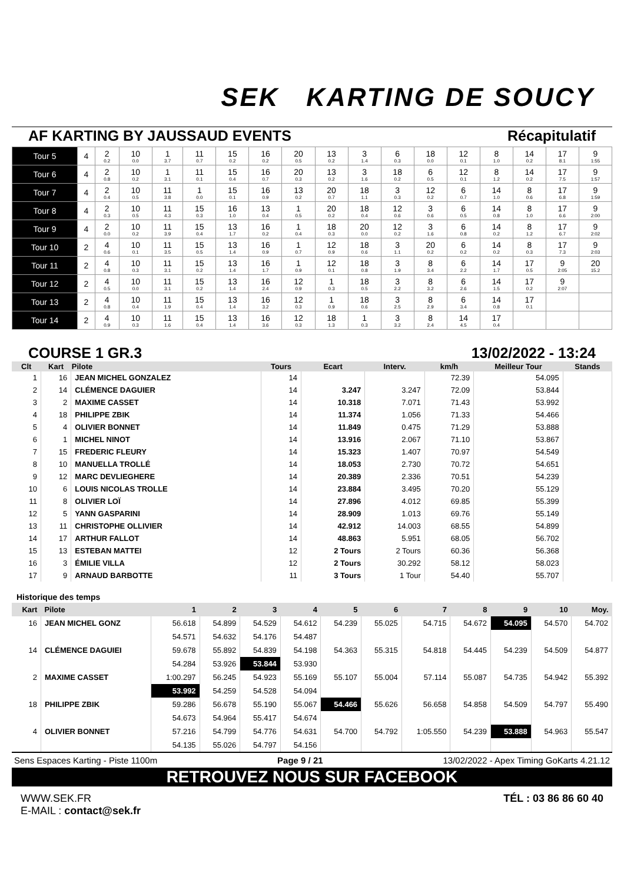SEK KARTING DE SOUCY
AF KARTING BY JAUSSAUD EVENTS Récapitulatif
| Tour 5 | 4 | 2 0.2 | 10 0.0 | 1 3.7 | 11 0.7 | 15 0.2 | 16 0.2 | 20 0.5 | 13 0.2 | 3 1.4 | 6 0.3 | 18 0.0 | 12 0.1 | 8 1.0 | 14 0.2 | 17 8.1 | 9 1:55 |
| Tour 6 | 4 | 2 0.8 | 10 0.2 | 1 3.1 | 11 0.1 | 15 0.4 | 16 0.7 | 20 0.3 | 13 0.2 | 3 1.6 | 18 0.2 | 6 0.5 | 12 0.1 | 8 1.2 | 14 0.2 | 17 7.5 | 9 1:57 |
| Tour 7 | 4 | 2 0.4 | 10 0.5 | 11 3.8 | 1 0.0 | 15 0.1 | 16 0.9 | 13 0.2 | 20 0.7 | 18 1.1 | 3 0.3 | 12 0.2 | 6 0.7 | 14 1.0 | 8 0.6 | 17 6.8 | 9 1:59 |
| Tour 8 | 4 | 2 0.3 | 10 0.5 | 11 4.3 | 15 0.3 | 16 1.0 | 13 0.4 | 1 0.5 | 20 0.2 | 18 0.4 | 12 0.6 | 3 0.6 | 6 0.5 | 14 0.8 | 8 1.0 | 17 6.6 | 9 2:00 |
| Tour 9 | 4 | 2 0.0 | 10 0.2 | 11 3.9 | 15 0.4 | 13 1.7 | 16 0.2 | 1 0.4 | 18 0.3 | 20 0.0 | 12 0.2 | 3 1.6 | 6 0.8 | 14 0.2 | 8 1.2 | 17 6.7 | 9 2:02 |
| Tour 10 | 2 | 4 0.6 | 10 0.1 | 11 3.5 | 15 0.5 | 13 1.4 | 16 0.9 | 1 0.7 | 12 0.9 | 18 0.6 | 3 1.1 | 20 0.2 | 6 0.2 | 14 0.2 | 8 0.3 | 17 7.3 | 9 2:03 |
| Tour 11 | 2 | 4 0.8 | 10 0.3 | 11 3.1 | 15 0.2 | 13 1.4 | 16 1.7 | 1 0.9 | 12 0.1 | 18 0.8 | 3 1.9 | 8 3.4 | 6 2.2 | 14 1.7 | 17 0.5 | 9 2:05 | 20 15.2 |
| Tour 12 | 2 | 4 0.5 | 10 0.0 | 11 3.1 | 15 0.2 | 13 1.4 | 16 2.4 | 12 0.9 | 1 0.3 | 18 0.5 | 3 2.2 | 8 3.2 | 6 2.6 | 14 1.5 | 17 0.2 | 9 2:07 | |
| Tour 13 | 2 | 4 0.8 | 10 0.4 | 11 1.9 | 15 0.4 | 13 1.4 | 16 3.2 | 12 0.3 | 1 0.9 | 18 0.6 | 3 2.5 | 8 2.9 | 6 3.4 | 14 0.8 | 17 0.1 | | |
| Tour 14 | 2 | 4 0.9 | 10 0.3 | 11 1.6 | 15 0.4 | 13 1.4 | 16 3.6 | 12 0.3 | 18 1.3 | 1 0.3 | 3 3.2 | 8 2.4 | 14 4.5 | 17 0.4 | | | |
COURSE 1 GR.3 13/02/2022 - 13:24
| Clt | Kart | Pilote | Tours | Ecart | Interv. | km/h | Meilleur Tour | Stands |
| --- | --- | --- | --- | --- | --- | --- | --- | --- |
| 1 | 16 | JEAN MICHEL GONZALEZ | 14 | | | 72.39 | 54.095 | |
| 2 | 14 | CLÉMENCE DAGUIER | 14 | 3.247 | 3.247 | 72.09 | 53.844 | |
| 3 | 2 | MAXIME CASSET | 14 | 10.318 | 7.071 | 71.43 | 53.992 | |
| 4 | 18 | PHILIPPE ZBIK | 14 | 11.374 | 1.056 | 71.33 | 54.466 | |
| 5 | 4 | OLIVIER BONNET | 14 | 11.849 | 0.475 | 71.29 | 53.888 | |
| 6 | 1 | MICHEL NINOT | 14 | 13.916 | 2.067 | 71.10 | 53.867 | |
| 7 | 15 | FREDERIC FLEURY | 14 | 15.323 | 1.407 | 70.97 | 54.549 | |
| 8 | 10 | MANUELLA TROLLÉ | 14 | 18.053 | 2.730 | 70.72 | 54.651 | |
| 9 | 12 | MARC DEVLIEGHERE | 14 | 20.389 | 2.336 | 70.51 | 54.239 | |
| 10 | 6 | LOUIS NICOLAS TROLLE | 14 | 23.884 | 3.495 | 70.20 | 55.129 | |
| 11 | 8 | OLIVIER LOÏ | 14 | 27.896 | 4.012 | 69.85 | 55.399 | |
| 12 | 5 | YANN GASPARINI | 14 | 28.909 | 1.013 | 69.76 | 55.149 | |
| 13 | 11 | CHRISTOPHE OLLIVIER | 14 | 42.912 | 14.003 | 68.55 | 54.899 | |
| 14 | 17 | ARTHUR FALLOT | 14 | 48.863 | 5.951 | 68.05 | 56.702 | |
| 15 | 13 | ESTEBAN MATTEI | 12 | 2 Tours | 2 Tours | 60.36 | 56.368 | |
| 16 | 3 | ÉMILIE VILLA | 12 | 2 Tours | 30.292 | 58.12 | 58.023 | |
| 17 | 9 | ARNAUD BARBOTTE | 11 | 3 Tours | 1 Tour | 54.40 | 55.707 | |
Historique des temps
| Kart | Pilote | 1 | 2 | 3 | 4 | 5 | 6 | 7 | 8 | 9 | 10 | Moy. |
| --- | --- | --- | --- | --- | --- | --- | --- | --- | --- | --- | --- | --- |
| 16 | JEAN MICHEL GONZ | 56.618 | 54.899 | 54.529 | 54.612 | 54.239 | 55.025 | 54.715 | 54.672 | 54.095 | 54.570 | 54.702 |
| | | 54.571 | 54.632 | 54.176 | 54.487 | | | | | | | |
| 14 | CLÉMENCE DAGUIEI | 59.678 | 55.892 | 54.839 | 54.198 | 54.363 | 55.315 | 54.818 | 54.445 | 54.239 | 54.509 | 54.877 |
| | | 54.284 | 53.926 | 53.844 | 53.930 | | | | | | | |
| 2 | MAXIME CASSET | 1:00.297 | 56.245 | 54.923 | 55.169 | 55.107 | 55.004 | 57.114 | 55.087 | 54.735 | 54.942 | 55.392 |
| | | 53.992 | 54.259 | 54.528 | 54.094 | | | | | | | |
| 18 | PHILIPPE ZBIK | 59.286 | 56.678 | 55.190 | 55.067 | 54.466 | 55.626 | 56.658 | 54.858 | 54.509 | 54.797 | 55.490 |
| | | 54.673 | 54.964 | 55.417 | 54.674 | | | | | | | |
| 4 | OLIVIER BONNET | 57.216 | 54.799 | 54.776 | 54.631 | 54.700 | 54.792 | 1:05.550 | 54.239 | 53.888 | 54.963 | 55.547 |
| | | 54.135 | 55.026 | 54.797 | 54.156 | | | | | | | |
Sens Espaces Karting - Piste 1100m Page 9 / 21 13/02/2022 - Apex Timing GoKarts 4.21.12
RETROUVEZ NOUS SUR FACEBOOK
WWW.SEK.FR
E-MAIL : contact@sek.fr
TÉL : 03 86 86 60 40